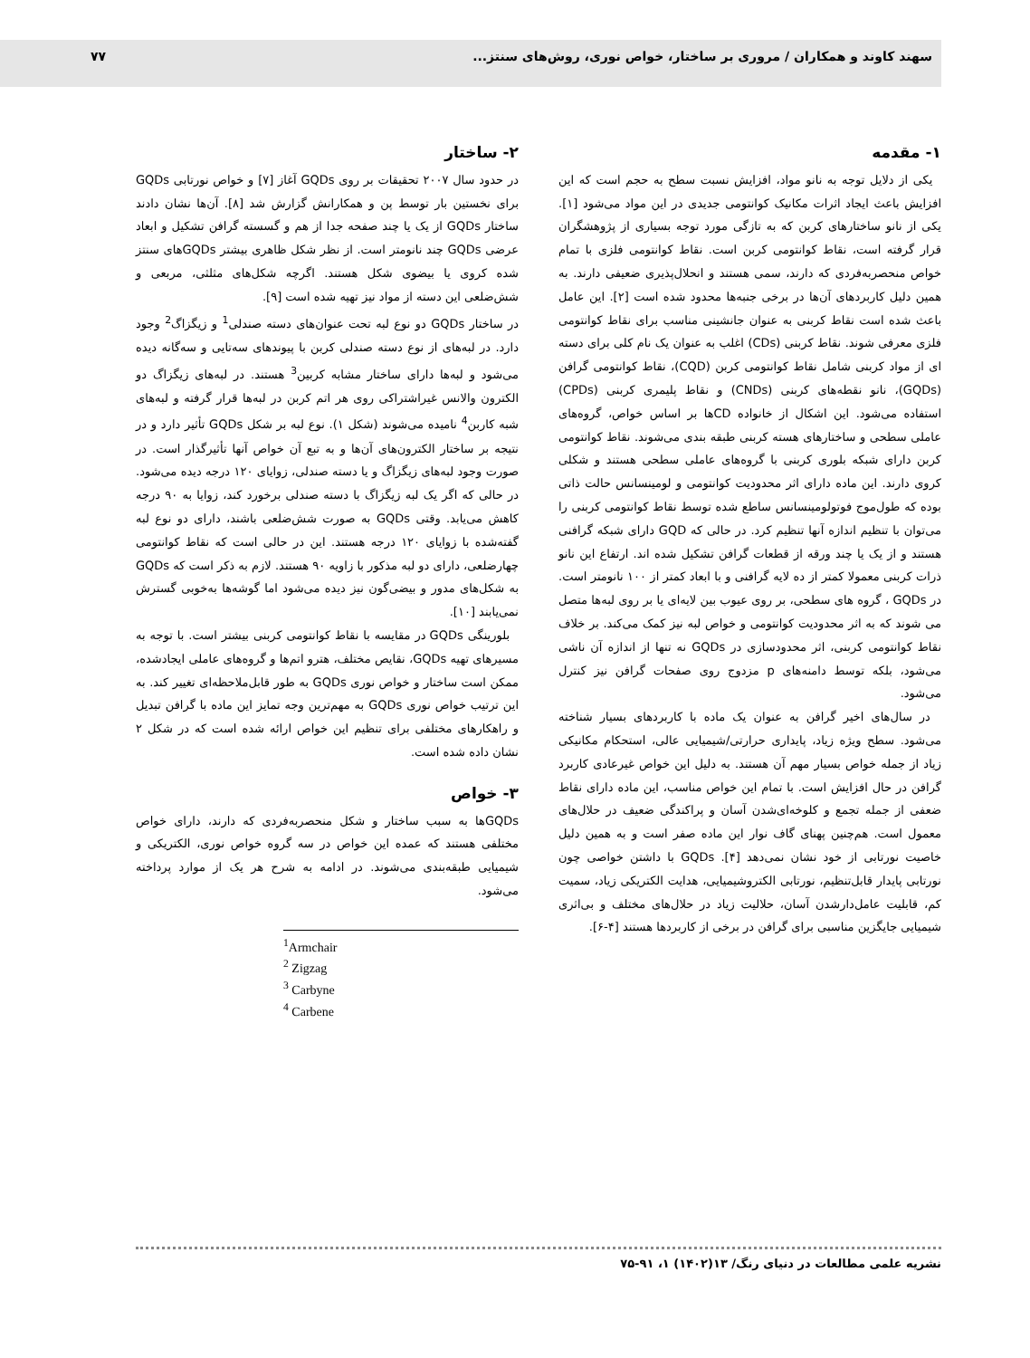سهند کاوند و همکاران / مروری بر ساختار، خواص نوری، روش‌های سنتز... ۷۷
۱- مقدمه
یکی از دلایل توجه به نانو مواد، افزایش نسبت سطح به حجم است که این افزایش باعث ایجاد اثرات مکانیک کوانتومی جدیدی در این مواد می‌شود [۱]. یکی از نانو ساختارهای کربن که به تازگی مورد توجه بسیاری از پژوهشگران قرار گرفته است، نقاط کوانتومی کربن است. نقاط کوانتومی فلزی با تمام خواص منحصربه‌فردی که دارند، سمی هستند و انحلال‌پذیری ضعیفی دارند. به همین دلیل کاربردهای آن‌ها در برخی جنبه‌ها محدود شده است [۲]. این عامل باعث شده است نقاط کربنی به عنوان جانشینی مناسب برای نقاط کوانتومی فلزی معرفی شوند. نقاط کربنی (CDs) اغلب به عنوان یک نام کلی برای دسته ای از مواد کربنی شامل نقاط کوانتومی کربن (CQD)، نقاط کوانتومی گرافن (GQDs)، نانو نقطه‌های کربنی (CNDs) و نقاط پلیمری کربنی (CPDs) استفاده می‌شود. این اشکال از خانواده CDها بر اساس خواص، گروه‌های عاملی سطحی و ساختارهای هسته کربنی طبقه بندی می‌شوند. نقاط کوانتومی کربن دارای شبکه بلوری کربنی با گروه‌های عاملی سطحی هستند و شکلی کروی دارند. این ماده دارای اثر محدودیت کوانتومی و لومینسانس حالت ذاتی بوده که طول‌موج فوتولومینسانس ساطع شده توسط نقاط کوانتومی کربنی را می‌توان با تنظیم اندازه آنها تنظیم کرد. در حالی که GQD دارای شبکه گرافنی هستند و از یک یا چند ورقه از قطعات گرافن تشکیل شده اند. ارتفاع این نانو ذرات کربنی معمولا کمتر از ده لایه گرافنی و با ابعاد کمتر از ۱۰۰ نانومتر است. در GQDs ، گروه های سطحی، بر روی عیوب بین لایه‌ای یا بر روی لبه‌ها متصل می شوند که به اثر محدودیت کوانتومی و خواص لبه نیز کمک می‌کند. بر خلاف نقاط کوانتومی کربنی، اثر محدودسازی در GQDs نه تنها از اندازه آن ناشی می‌شود، بلکه توسط دامنه‌های p مزدوج روی صفحات گرافن نیز کنترل می‌شود.
در سال‌های اخیر گرافن به عنوان یک ماده با کاربردهای بسیار شناخته می‌شود. سطح ویژه زیاد، پایداری حرارتی/شیمیایی عالی، استحکام مکانیکی زیاد از جمله خواص بسیار مهم آن هستند. به دلیل این خواص غیرعادی کاربرد گرافن در حال افزایش است. با تمام این خواص مناسب، این ماده دارای نقاط ضعفی از جمله تجمع و کلوخه‌ای‌شدن آسان و پراکندگی ضعیف در حلال‌های معمول است. هم‌چنین پهنای گاف نوار این ماده صفر است و به همین دلیل خاصیت نورتابی از خود نشان نمی‌دهد [۴]. GQDs با داشتن خواصی چون نورتابی پایدار قابل‌تنظیم، نورتابی الکتروشیمیایی، هدایت الکتریکی زیاد، سمیت کم، قابلیت عامل‌دارشدن آسان، حلالیت زیاد در حلال‌های مختلف و بی‌اثری شیمیایی جایگزین مناسبی برای گرافن در برخی از کاربردها هستند [۴-۶].
۲- ساختار
در حدود سال ۲۰۰۷ تحقیقات بر روی GQDs آغاز [۷] و خواص نورتابی GQDs برای نخستین بار توسط پن و همکارانش گزارش شد [۸]. آن‌ها نشان دادند ساختار GQDs از یک یا چند صفحه جدا از هم و گسسته گرافن تشکیل و ابعاد عرضی GQDs چند نانومتر است. از نظر شکل ظاهری بیشتر GQDsهای سنتز شده کروی یا بیضوی شکل هستند. اگرچه شکل‌های مثلثی، مربعی و شش‌ضلعی این دسته از مواد نیز تهیه شده است [۹].
در ساختار GQDs دو نوع لبه تحت عنوان‌های دسته صندلی<sup>1</sup> و زیگزاگ<sup>2</sup> وجود دارد. در لبه‌های از نوع دسته صندلی کربن با پیوندهای سه‌تایی و سه‌گانه دیده می‌شود و لبه‌ها دارای ساختار مشابه کربین<sup>3</sup> هستند. در لبه‌های زیگزاگ دو الکترون والانس غیراشتراکی روی هر اتم کربن در لبه‌ها قرار گرفته و لبه‌های شبه کاربن<sup>4</sup> نامیده می‌شوند (شکل ۱). نوع لبه بر شکل GQDs تأثیر دارد و در نتیجه بر ساختار الکترون‌های آن‌ها و به تبع آن خواص آنها تأثیرگذار است. در صورت وجود لبه‌های زیگزاگ و یا دسته صندلی، زوایای ۱۲۰ درجه دیده می‌شود. در حالی که اگر یک لبه زیگزاگ با دسته صندلی برخورد کند، زوایا به ۹۰ درجه کاهش می‌یابد. وقتی GQDs به صورت شش‌ضلعی باشند، دارای دو نوع لبه گفته‌شده با زوایای ۱۲۰ درجه هستند. این در حالی است که نقاط کوانتومی چهارضلعی، دارای دو لبه مذکور با زاویه ۹۰ هستند. لازم به ذکر است که GQDs به شکل‌های مدور و بیضی‌گون نیز دیده می‌شود اما گوشه‌ها به‌خوبی گسترش نمی‌یابند [۱۰].
بلورینگی GQDs در مقایسه با نقاط کوانتومی کربنی بیشتر است. با توجه به مسیرهای تهیه GQDs، نقایص مختلف، هترو اتم‌ها و گروه‌های عاملی ایجادشده، ممکن است ساختار و خواص نوری GQDs به طور قابل‌ملاحظه‌ای تغییر کند. به این ترتیب خواص نوری GQDs به مهم‌ترین وجه تمایز این ماده با گرافن تبدیل و راهکارهای مختلفی برای تنظیم این خواص ارائه شده است که در شکل ۲ نشان داده شده است.
۳- خواص
GQDsها به سبب ساختار و شکل منحصربه‌فردی که دارند، دارای خواص مختلفی هستند که عمده این خواص در سه گروه خواص نوری، الکتریکی و شیمیایی طبقه‌بندی می‌شوند. در ادامه به شرح هر یک از موارد پرداخته می‌شود.
<sup>1</sup> Armchair
<sup>2</sup> Zigzag
<sup>3</sup> Carbyne
<sup>4</sup> Carbene
نشریه علمی مطالعات در دنیای رنگ/ ۱۳(۱۴۰۲) ۱، ۹۱-۷۵